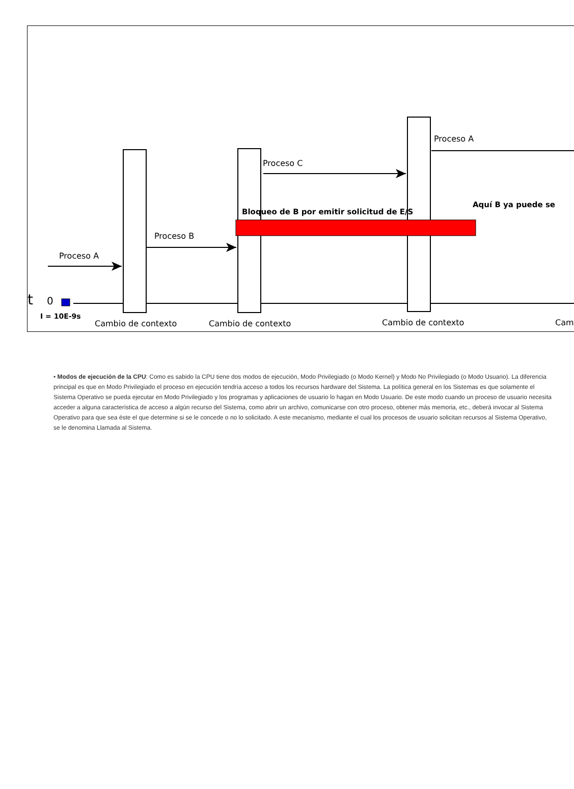Proceso A
Proceso B
Proceso C
Proceso A
Bloqueo de B por emitir solicitud de E/S
Aquí B ya puede se
t
0
I = 10E-9s
Cambio de contexto
Cambio de contexto
Cambio de contexto
Cam
• Modos de ejecución de la CPU: Como es sabido la CPU tiene dos modos de ejecución, Modo Privilegiado (o Modo Kernel) y Modo No Privilegiado (o Modo Usuario). La diferencia principal es que en Modo Privilegiado el proceso en ejecución tendría acceso a todos los recursos hardware del Sistema. La política general en los Sistemas es que solamente el Sistema Operativo se pueda ejecutar en Modo Privilegiado y los programas y aplicaciones de usuario lo hagan en Modo Usuario. De este modo cuando un proceso de usuario necesita acceder a alguna característica de acceso a algún recurso del Sistema, como abrir un archivo, comunicarse con otro proceso, obtener más memoria, etc., deberá invocar al Sistema Operativo para que sea éste el que determine si se le concede o no lo solicitado. A este mecanismo, mediante el cual los procesos de usuario solicitan recursos al Sistema Operativo, se le denomina Llamada al Sistema.